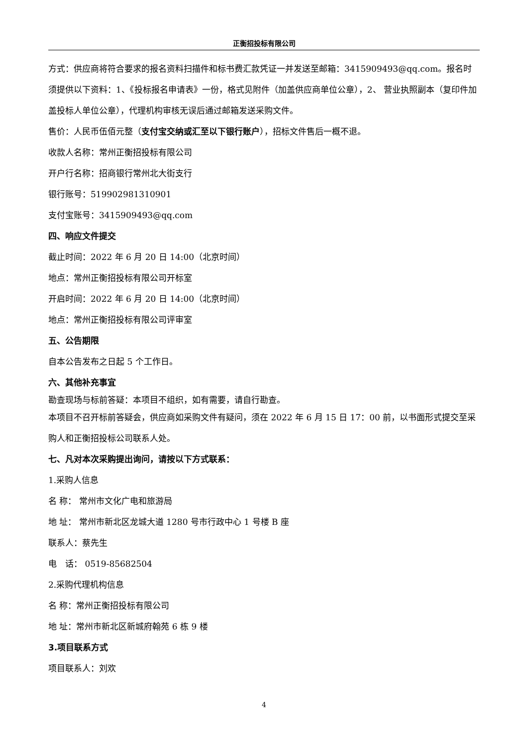正衡招投标有限公司
方式：供应商将符合要求的报名资料扫描件和标书费汇款凭证一并发送至邮箱：3415909493@qq.com。报名时须提供以下资料：1、《投标报名申请表》一份，格式见附件（加盖供应商单位公章），2、 营业执照副本（复印件加盖投标人单位公章），代理机构审核无误后通过邮箱发送采购文件。
售价：人民币伍佰元整（支付宝交纳或汇至以下银行账户），招标文件售后一概不退。
收款人名称：常州正衡招投标有限公司
开户行名称：招商银行常州北大街支行
银行账号：519902981310901
支付宝账号：3415909493@qq.com
四、响应文件提交
截止时间：2022 年 6 月 20 日 14:00（北京时间）
地点：常州正衡招投标有限公司开标室
开启时间：2022 年 6 月 20 日 14:00（北京时间）
地点：常州正衡招投标有限公司评审室
五、公告期限
自本公告发布之日起 5 个工作日。
六、其他补充事宜
勘查现场与标前答疑：本项目不组织，如有需要，请自行勘查。
本项目不召开标前答疑会，供应商如采购文件有疑问，须在 2022 年 6 月 15 日 17：00 前，以书面形式提交至采购人和正衡招投标公司联系人处。
七、凡对本次采购提出询问，请按以下方式联系：
1.采购人信息
名 称： 常州市文化广电和旅游局
地 址： 常州市新北区龙城大道 1280 号市行政中心 1 号楼 B 座
联系人：蔡先生
电　话： 0519-85682504
2.采购代理机构信息
名 称：常州正衡招投标有限公司
地 址：常州市新北区新城府翰苑 6 栋 9 楼
3.项目联系方式
项目联系人：刘欢
4